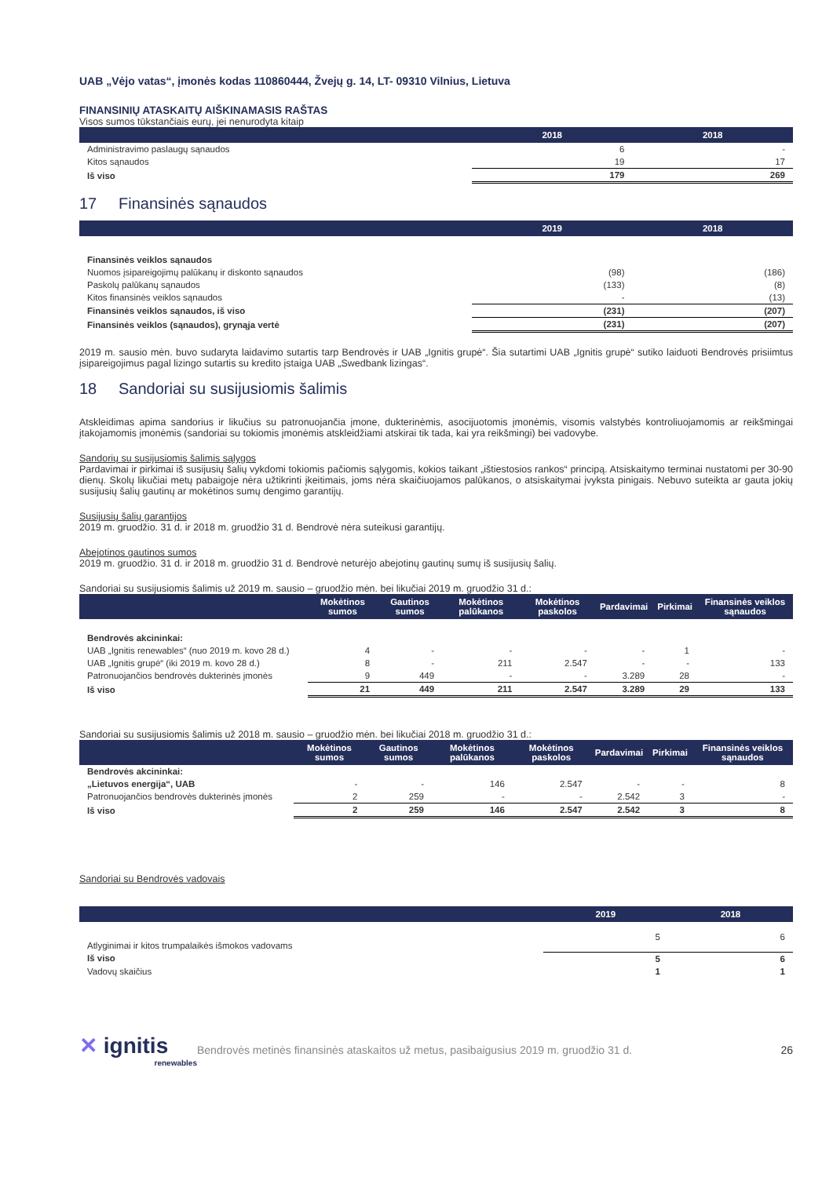UAB „Vėjo vatas“, įmonės kodas 110860444, Žvejų g. 14, LT- 09310 Vilnius, Lietuva
FINANSINIŲ ATASKAITŲ AIŠKINAMASIS RAŠTAS
Visos sumos tūkstančiais eurų, jei nenurodyta kitaip
| | 2018 | 2018 |
| --- | --- | --- |
| Administravimo paslaugų sąnaudos | 6 | - |
| Kitos sąnaudos | 19 | 17 |
| Iš viso | 179 | 269 |
17 Finansinės sąnaudos
| | 2019 | 2018 |
| --- | --- | --- |
| Finansinės veiklos sąnaudos | | |
| Nuomos įsipareigojimų palūkanų ir diskonto sąnaudos | (98) | (186) |
| Paskolų palūkanų sąnaudos | (133) | (8) |
| Kitos finansinės veiklos sąnaudos | - | (13) |
| Finansinės veiklos sąnaudos, iš viso | (231) | (207) |
| Finansinės veiklos (sąnaudos), grynąja vertė | (231) | (207) |
2019 m. sausio mėn. buvo sudaryta laidavimo sutartis tarp Bendrovės ir UAB „Ignitis grupė“. Šia sutartimi UAB „Ignitis grupė“ sutiko laiduoti Bendrovės prisiimtus įsipareigojimus pagal lizingo sutartis su kredito įstaiga UAB „Swedbank lizingas“.
18 Sandoriai su susijusiomis šalimis
Atskleidimas apima sandorius ir likučius su patronuojančia įmone, dukterinėmis, asocijuotomis įmonėmis, visomis valstybės kontroliuojamomis ar reikšmingai įtakojamomis įmonėmis (sandoriai su tokiomis įmonėmis atskleidžiami atskirai tik tada, kai yra reikšmingi) bei vadovybe.
Sandorių su susijusiomis šalimis sąlygos
Pardavimai ir pirkimai iš susijusių šalių vykdomi tokiomis pačiomis sąlygomis, kokios taikant „ištiestosios rankos“ principą. Atsiskaitymo terminai nustatomi per 30-90 dienų. Skolų likučiai metų pabaigoje nėra užtikrinti įkeitimais, joms nėra skaičiuojamos palūkanos, o atsiskaitymai įvyksta pinigais. Nebuvo suteikta ar gauta jokių susijusių šalių gautinų ar mokėtinos sumų dengimo garantijų.
Susijusių šalių garantijos
2019 m. gruodžio. 31 d. ir 2018 m. gruodžio 31 d. Bendrovė nėra suteikusi garantijų.
Abejotinos gautinos sumos
2019 m. gruodžio. 31 d. ir 2018 m. gruodžio 31 d. Bendrovė neturėjo abejotinų gautinų sumų iš susijusių šalių.
Sandoriai su susijusiomis šalimis už 2019 m. sausio – gruodžio mėn. bei likučiai 2019 m. gruodžio 31 d.:
| | Mokėtinos sumos | Gautinos sumos | Mokėtinos palūkanos | Mokėtinos paskolos | Pardavimai | Pirkimai | Finansinės veiklos sąnaudos |
| --- | --- | --- | --- | --- | --- | --- | --- |
| Bendrovės akcininkai: | | | | | | | |
| UAB „Ignitis renewables“ (nuo 2019 m. kovo 28 d.) | 4 | - | - | - | - | 1 | - |
| UAB „Ignitis grupė“ (iki 2019 m. kovo 28 d.) | 8 | - | 211 | 2.547 | - | - | 133 |
| Patronuojančios bendrovės dukterinės įmonės | 9 | 449 | - | - | 3.289 | 28 | - |
| Iš viso | 21 | 449 | 211 | 2.547 | 3.289 | 29 | 133 |
Sandoriai su susijusiomis šalimis už 2018 m. sausio – gruodžio mėn. bei likučiai 2018 m. gruodžio 31 d.:
| | Mokėtinos sumos | Gautinos sumos | Mokėtinos palūkanos | Mokėtinos paskolos | Pardavimai | Pirkimai | Finansinės veiklos sąnaudos |
| --- | --- | --- | --- | --- | --- | --- | --- |
| Bendrovės akcininkai: | | | | | | | |
| „Lietuvos energija“, UAB | - | - | 146 | 2.547 | - | - | 8 |
| Patronuojančios bendrovės dukterinės įmonės | 2 | 259 | - | - | 2.542 | 3 | - |
| Iš viso | 2 | 259 | 146 | 2.547 | 2.542 | 3 | 8 |
Sandoriai su Bendrovės vadovais
| | 2019 | 2018 |
| --- | --- | --- |
| Atlyginimai ir kitos trumpalaikės išmokos vadovams | 5 | 6 |
| Iš viso | 5 | 6 |
| Vadovų skaičius | 1 | 1 |
✕ ignitis
renewables
Bendrovės metinės finansinės ataskaitos už metus, pasibaigusius 2019 m. gruodžio 31 d.
26